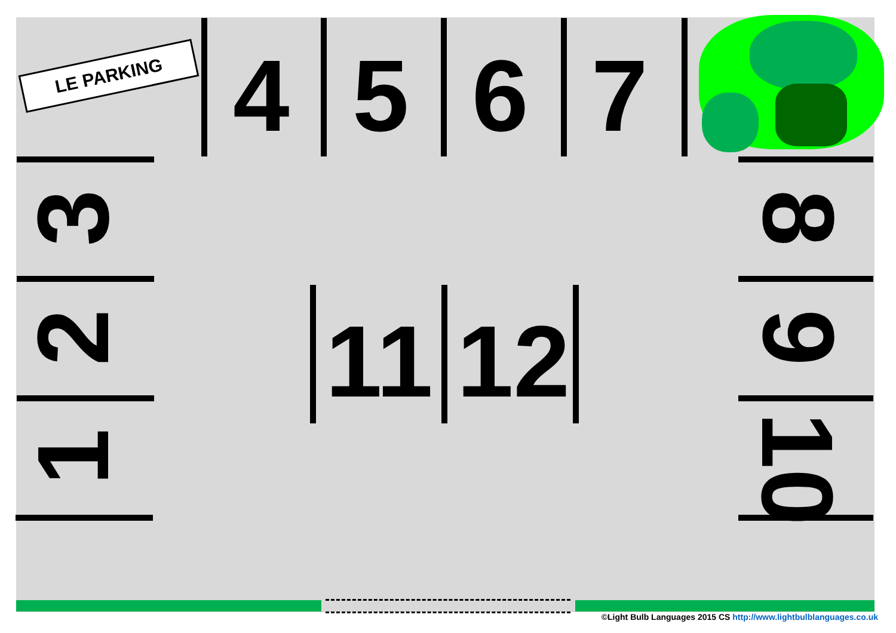LE PARKING 4 5 6 7
3
2
1
8
9
10
11 12
©Light Bulb Languages 2015 CS http://www.lightbulblanguages.co.uk